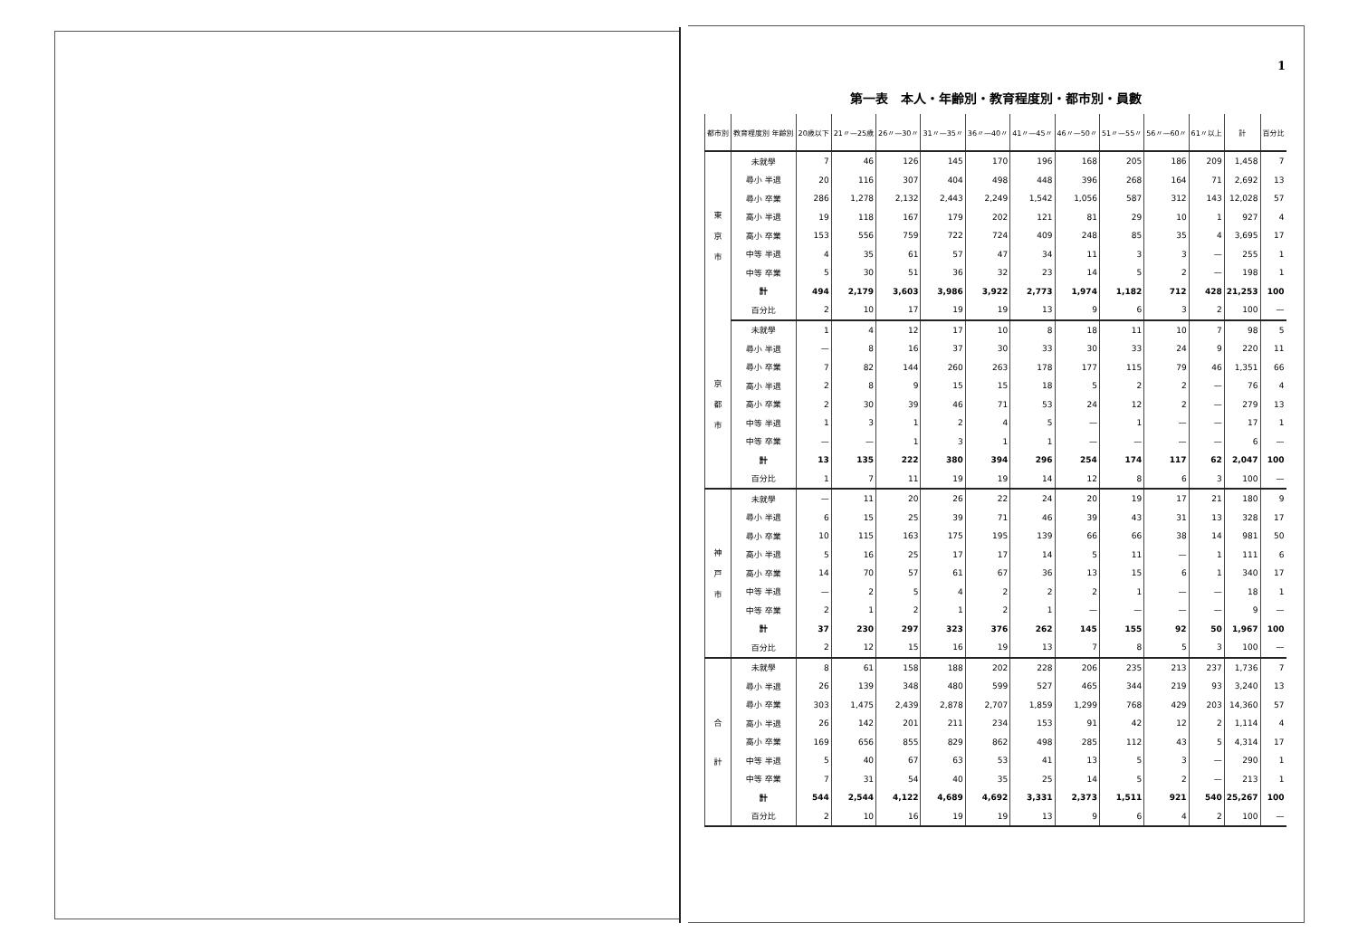1
第一表　本人・年齢別・教育程度別・都市別・員數
| 都市別 | 教育程度別 年齢別 | 20歳以下 | 21〃—25歳 | 26〃—30〃 | 31〃—35〃 | 36〃—40〃 | 41〃—45〃 | 46〃—50〃 | 51〃—55〃 | 56〃—60〃 | 61〃以上 | 計 | 百分比 |
| --- | --- | --- | --- | --- | --- | --- | --- | --- | --- | --- | --- | --- | --- |
| 東 京 市 | 未就學 | 7 | 46 | 126 | 145 | 170 | 196 | 168 | 205 | 186 | 209 | 1,458 | 7 |
| | 尋小 半退 | 20 | 116 | 307 | 404 | 498 | 448 | 396 | 268 | 164 | 71 | 2,692 | 13 |
| | 尋小 卒業 | 286 | 1,278 | 2,132 | 2,443 | 2,249 | 1,542 | 1,056 | 587 | 312 | 143 | 12,028 | 57 |
| | 高小 半退 | 19 | 118 | 167 | 179 | 202 | 121 | 81 | 29 | 10 | 1 | 927 | 4 |
| | 高小 卒業 | 153 | 556 | 759 | 722 | 724 | 409 | 248 | 85 | 35 | 4 | 3,695 | 17 |
| | 中等 半退 | 4 | 35 | 61 | 57 | 47 | 34 | 11 | 3 | 3 | — | 255 | 1 |
| | 中等 卒業 | 5 | 30 | 51 | 36 | 32 | 23 | 14 | 5 | 2 | — | 198 | 1 |
| | 計 | 494 | 2,179 | 3,603 | 3,986 | 3,922 | 2,773 | 1,974 | 1,182 | 712 | 428 | 21,253 | 100 |
| | 百分比 | 2 | 10 | 17 | 19 | 19 | 13 | 9 | 6 | 3 | 2 | 100 | — |
| 京 都 市 | 未就學 | 1 | 4 | 12 | 17 | 10 | 8 | 18 | 11 | 10 | 7 | 98 | 5 |
| | 尋小 半退 | — | 8 | 16 | 37 | 30 | 33 | 30 | 33 | 24 | 9 | 220 | 11 |
| | 尋小 卒業 | 7 | 82 | 144 | 260 | 263 | 178 | 177 | 115 | 79 | 46 | 1,351 | 66 |
| | 高小 半退 | 2 | 8 | 9 | 15 | 15 | 18 | 5 | 2 | 2 | — | 76 | 4 |
| | 高小 卒業 | 2 | 30 | 39 | 46 | 71 | 53 | 24 | 12 | 2 | — | 279 | 13 |
| | 中等 半退 | 1 | 3 | 1 | 2 | 4 | 5 | — | 1 | — | — | 17 | 1 |
| | 中等 卒業 | — | — | 1 | 3 | 1 | 1 | — | — | — | — | 6 | — |
| | 計 | 13 | 135 | 222 | 380 | 394 | 296 | 254 | 174 | 117 | 62 | 2,047 | 100 |
| | 百分比 | 1 | 7 | 11 | 19 | 19 | 14 | 12 | 8 | 6 | 3 | 100 | — |
| 神 戸 市 | 未就學 | — | 11 | 20 | 26 | 22 | 24 | 20 | 19 | 17 | 21 | 180 | 9 |
| | 尋小 半退 | 6 | 15 | 25 | 39 | 71 | 46 | 39 | 43 | 31 | 13 | 328 | 17 |
| | 尋小 卒業 | 10 | 115 | 163 | 175 | 195 | 139 | 66 | 66 | 38 | 14 | 981 | 50 |
| | 高小 半退 | 5 | 16 | 25 | 17 | 17 | 14 | 5 | 11 | — | 1 | 111 | 6 |
| | 高小 卒業 | 14 | 70 | 57 | 61 | 67 | 36 | 13 | 15 | 6 | 1 | 340 | 17 |
| | 中等 半退 | — | 2 | 5 | 4 | 2 | 2 | 2 | 1 | — | — | 18 | 1 |
| | 中等 卒業 | 2 | 1 | 2 | 1 | 2 | 1 | — | — | — | — | 9 | — |
| | 計 | 37 | 230 | 297 | 323 | 376 | 262 | 145 | 155 | 92 | 50 | 1,967 | 100 |
| | 百分比 | 2 | 12 | 15 | 16 | 19 | 13 | 7 | 8 | 5 | 3 | 100 | — |
| 合 計 | 未就學 | 8 | 61 | 158 | 188 | 202 | 228 | 206 | 235 | 213 | 237 | 1,736 | 7 |
| | 尋小 半退 | 26 | 139 | 348 | 480 | 599 | 527 | 465 | 344 | 219 | 93 | 3,240 | 13 |
| | 尋小 卒業 | 303 | 1,475 | 2,439 | 2,878 | 2,707 | 1,859 | 1,299 | 768 | 429 | 203 | 14,360 | 57 |
| | 高小 半退 | 26 | 142 | 201 | 211 | 234 | 153 | 91 | 42 | 12 | 2 | 1,114 | 4 |
| | 高小 卒業 | 169 | 656 | 855 | 829 | 862 | 498 | 285 | 112 | 43 | 5 | 4,314 | 17 |
| | 中等 半退 | 5 | 40 | 67 | 63 | 53 | 41 | 13 | 5 | 3 | — | 290 | 1 |
| | 中等 卒業 | 7 | 31 | 54 | 40 | 35 | 25 | 14 | 5 | 2 | — | 213 | 1 |
| | 計 | 544 | 2,544 | 4,122 | 4,689 | 4,692 | 3,331 | 2,373 | 1,511 | 921 | 540 | 25,267 | 100 |
| | 百分比 | 2 | 10 | 16 | 19 | 19 | 13 | 9 | 6 | 4 | 2 | 100 | — |